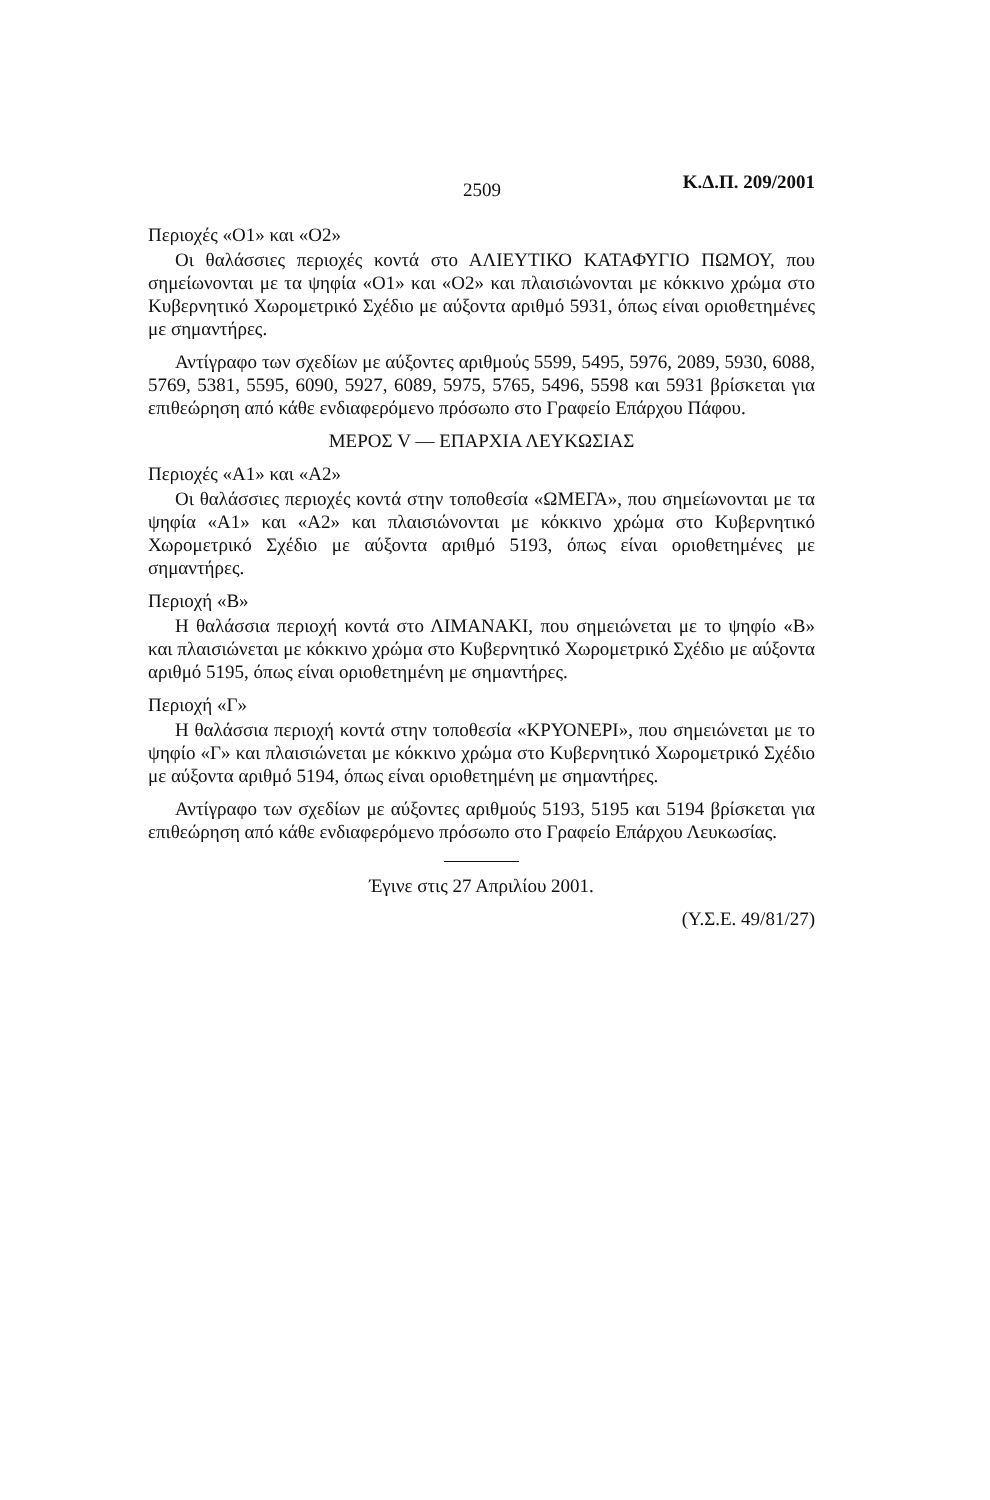2509 Κ.Δ.Π. 209/2001
Περιοχές «Ο1» και «Ο2»
Οι θαλάσσιες περιοχές κοντά στο ΑΛΙΕΥΤΙΚΟ ΚΑΤΑΦΥΓΙΟ ΠΩΜΟΥ, που σημείωνονται με τα ψηφία «Ο1» και «Ο2» και πλαισιώνονται με κόκκινο χρώμα στο Κυβερνητικό Χωρομετρικό Σχέδιο με αύξοντα αριθμό 5931, όπως είναι οριοθετημένες με σημαντήρες.
Αντίγραφο των σχεδίων με αύξοντες αριθμούς 5599, 5495, 5976, 2089, 5930, 6088, 5769, 5381, 5595, 6090, 5927, 6089, 5975, 5765, 5496, 5598 και 5931 βρίσκεται για επιθεώρηση από κάθε ενδιαφερόμενο πρόσωπο στο Γραφείο Επάρχου Πάφου.
ΜΕΡΟΣ V — ΕΠΑΡΧΙΑ ΛΕΥΚΩΣΙΑΣ
Περιοχές «Α1» και «Α2»
Οι θαλάσσιες περιοχές κοντά στην τοποθεσία «ΩΜΕΓΑ», που σημείωνονται με τα ψηφία «Α1» και «Α2» και πλαισιώνονται με κόκκινο χρώμα στο Κυβερνητικό Χωρομετρικό Σχέδιο με αύξοντα αριθμό 5193, όπως είναι οριοθετημένες με σημαντήρες.
Περιοχή «Β»
Η θαλάσσια περιοχή κοντά στο ΛΙΜΑΝΑΚΙ, που σημειώνεται με το ψηφίο «Β» και πλαισιώνεται με κόκκινο χρώμα στο Κυβερνητικό Χωρομετρικό Σχέδιο με αύξοντα αριθμό 5195, όπως είναι οριοθετημένη με σημαντήρες.
Περιοχή «Γ»
Η θαλάσσια περιοχή κοντά στην τοποθεσία «ΚΡΥΟΝΕΡΙ», που σημειώνεται με το ψηφίο «Γ» και πλαισιώνεται με κόκκινο χρώμα στο Κυβερνητικό Χωρομετρικό Σχέδιο με αύξοντα αριθμό 5194, όπως είναι οριοθετημένη με σημαντήρες.
Αντίγραφο των σχεδίων με αύξοντες αριθμούς 5193, 5195 και 5194 βρίσκεται για επιθεώρηση από κάθε ενδιαφερόμενο πρόσωπο στο Γραφείο Επάρχου Λευκωσίας.
Έγινε στις 27 Απριλίου 2001.
(Υ.Σ.Ε. 49/81/27)